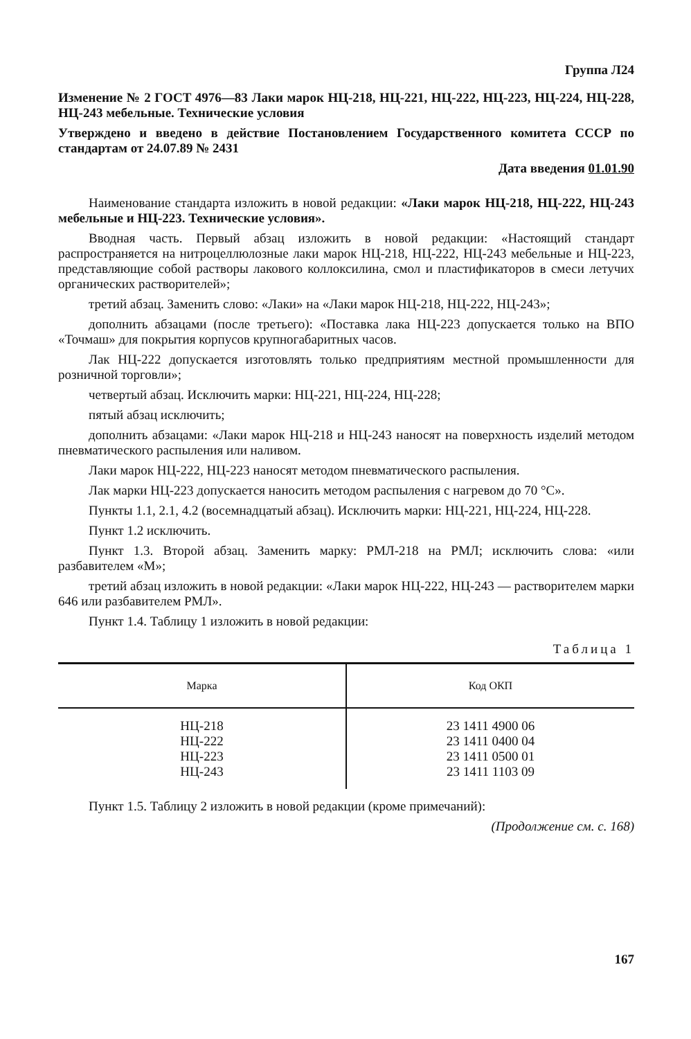Группа Л24
Изменение № 2 ГОСТ 4976—83 Лаки марок НЦ-218, НЦ-221, НЦ-222, НЦ-223, НЦ-224, НЦ-228, НЦ-243 мебельные. Технические условия
Утверждено и введено в действие Постановлением Государственного комитета СССР по стандартам от 24.07.89 № 2431
Дата введения 01.01.90
Наименование стандарта изложить в новой редакции: «Лаки марок НЦ-218, НЦ-222, НЦ-243 мебельные и НЦ-223. Технические условия».
Вводная часть. Первый абзац изложить в новой редакции: «Настоящий стандарт распространяется на нитроцеллюлозные лаки марок НЦ-218, НЦ-222, НЦ-243 мебельные и НЦ-223, представляющие собой растворы лакового коллоксилина, смол и пластификаторов в смеси летучих органических растворителей»;
третий абзац. Заменить слово: «Лаки» на «Лаки марок НЦ-218, НЦ-222, НЦ-243»;
дополнить абзацами (после третьего): «Поставка лака НЦ-223 допускается только на ВПО «Точмаш» для покрытия корпусов крупногабаритных часов.
Лак НЦ-222 допускается изготовлять только предприятиям местной промышленности для розничной торговли»;
четвертый абзац. Исключить марки: НЦ-221, НЦ-224, НЦ-228;
пятый абзац исключить;
дополнить абзацами: «Лаки марок НЦ-218 и НЦ-243 наносят на поверхность изделий методом пневматического распыления или наливом.
Лаки марок НЦ-222, НЦ-223 наносят методом пневматического распыления.
Лак марки НЦ-223 допускается наносить методом распыления с нагревом до 70 °С».
Пункты 1.1, 2.1, 4.2 (восемнадцатый абзац). Исключить марки: НЦ-221, НЦ-224, НЦ-228.
Пункт 1.2 исключить.
Пункт 1.3. Второй абзац. Заменить марку: РМЛ-218 на РМЛ; исключить слова: «или разбавителем «М»;
третий абзац изложить в новой редакции: «Лаки марок НЦ-222, НЦ-243 — растворителем марки 646 или разбавителем РМЛ».
Пункт 1.4. Таблицу 1 изложить в новой редакции:
Таблица 1
| Марка | Код ОКП |
| --- | --- |
| НЦ-218 НЦ-222 НЦ-223 НЦ-243 | 23 1411 4900 06 23 1411 0400 04 23 1411 0500 01 23 1411 1103 09 |
Пункт 1.5. Таблицу 2 изложить в новой редакции (кроме примечаний):
(Продолжение см. с. 168)
167